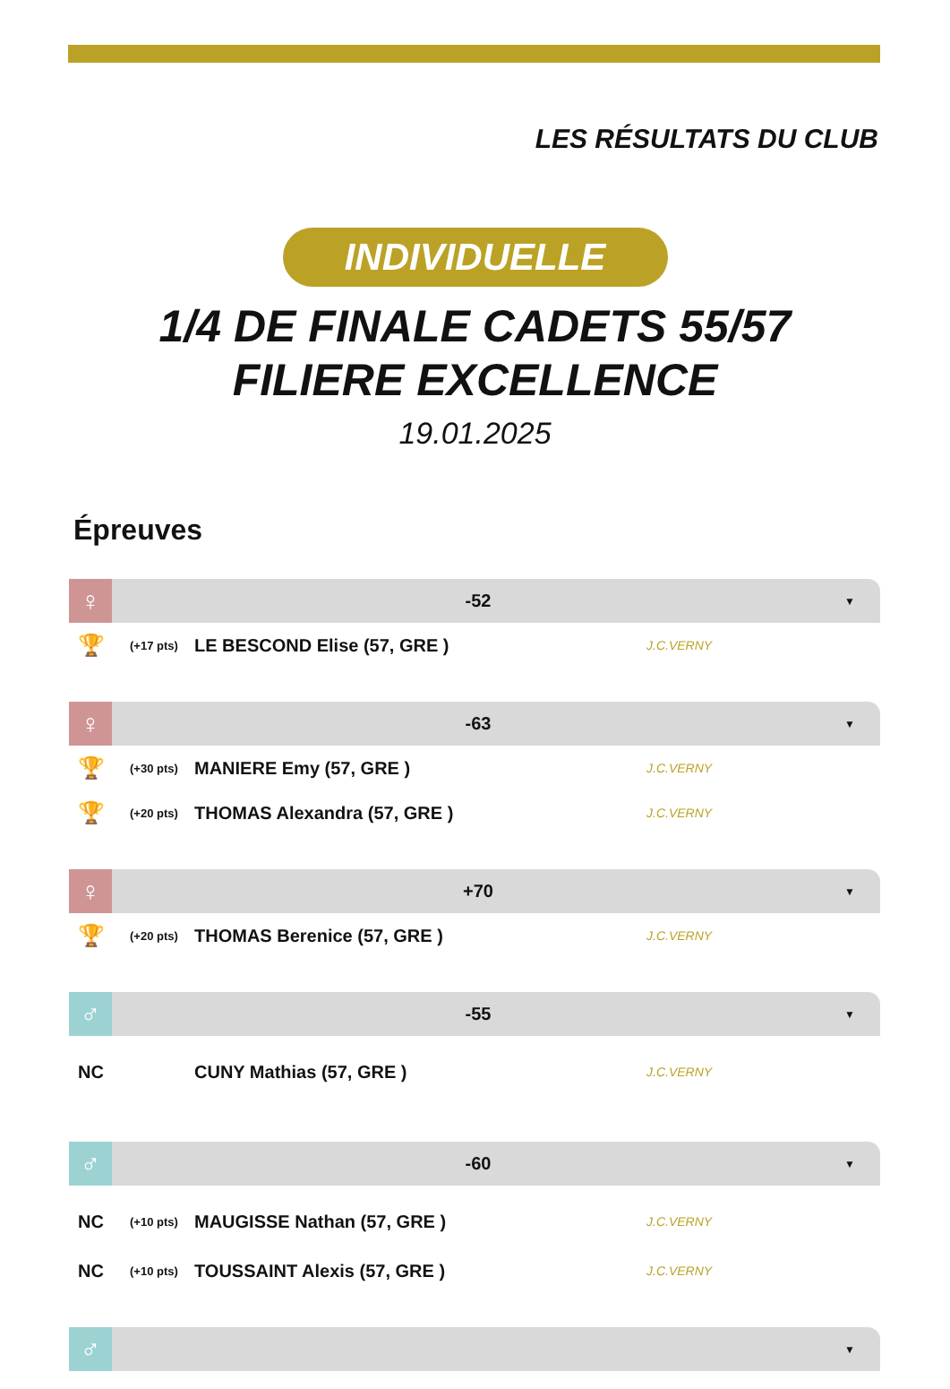LES RÉSULTATS DU CLUB
INDIVIDUELLE
1/4 DE FINALE CADETS 55/57
FILIERE EXCELLENCE
19.01.2025
Épreuves
♀
-52
▼
🏆 (+17 pts) LE BESCOND Elise (57, GRE ) J.C.VERNY
♀
-63
▼
🏆 (+30 pts) MANIERE Emy (57, GRE ) J.C.VERNY
🏆 (+20 pts) THOMAS Alexandra (57, GRE ) J.C.VERNY
♀
+70
▼
🏆 (+20 pts) THOMAS Berenice (57, GRE ) J.C.VERNY
♂
-55
▼
NC CUNY Mathias (57, GRE ) J.C.VERNY
♂
-60
▼
NC (+10 pts) MAUGISSE Nathan (57, GRE ) J.C.VERNY
NC (+10 pts) TOUSSAINT Alexis (57, GRE ) J.C.VERNY
♂
▼